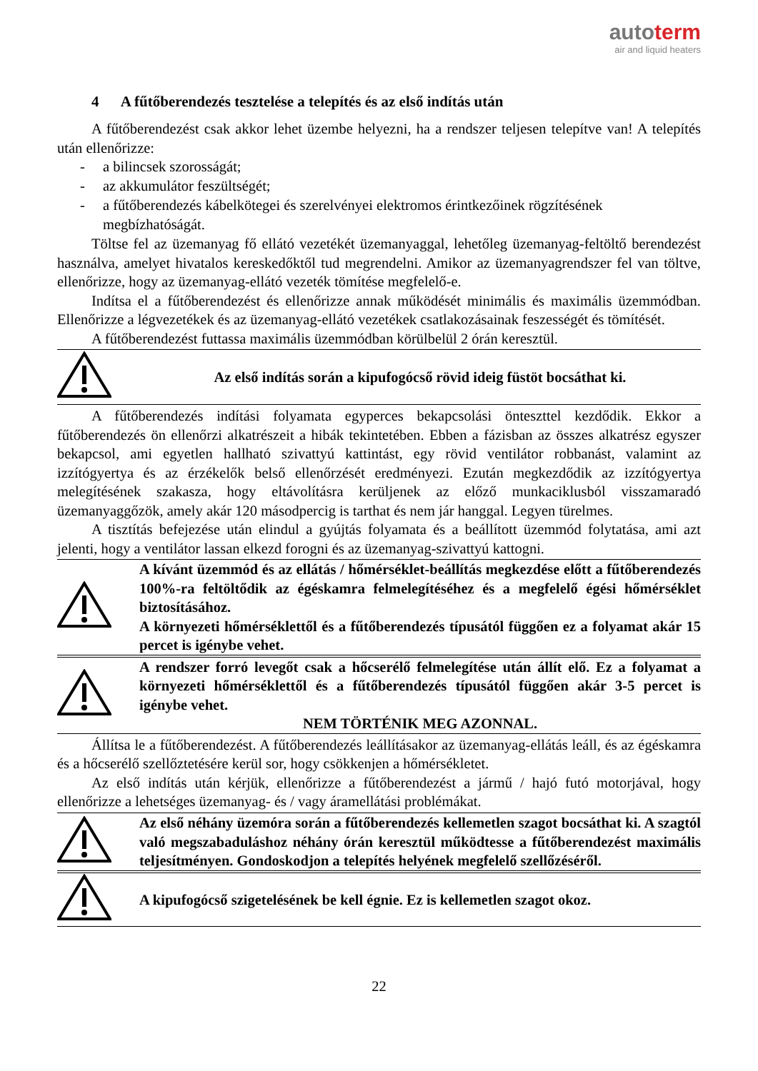autoterm
air and liquid heaters
4 A fűtőberendezés tesztelése a telepítés és az első indítás után
A fűtőberendezést csak akkor lehet üzembe helyezni, ha a rendszer teljesen telepítve van! A telepítés után ellenőrizze:
- a bilincsek szorosságát;
- az akkumulátor feszültségét;
- a fűtőberendezés kábelkötegei és szerelvényei elektromos érintkezőinek rögzítésének megbízhatóságát.
Töltse fel az üzemanyag fő ellátó vezetékét üzemanyaggal, lehetőleg üzemanyag-feltöltő berendezést használva, amelyet hivatalos kereskedőktől tud megrendelni. Amikor az üzemanyagrendszer fel van töltve, ellenőrizze, hogy az üzemanyag-ellátó vezeték tömítése megfelelő-e.
Indítsa el a fűtőberendezést és ellenőrizze annak működését minimális és maximális üzemmódban. Ellenőrizze a légvezetékek és az üzemanyag-ellátó vezetékek csatlakozásainak feszességét és tömítését.
A fűtőberendezést futtassa maximális üzemmódban körülbelül 2 órán keresztül.
Az első indítás során a kipufogócső rövid ideig füstöt bocsáthat ki.
A fűtőberendezés indítási folyamata egyperces bekapcsolási önteszttel kezdődik. Ekkor a fűtőberendezés ön ellenőrzi alkatrészeit a hibák tekintetében. Ebben a fázisban az összes alkatrész egyszer bekapcsol, ami egyetlen hallható szivattyú kattintást, egy rövid ventilátor robbanást, valamint az izzítógyertya és az érzékelők belső ellenőrzését eredményezi. Ezután megkezdődik az izzítógyertya melegítésének szakasza, hogy eltávolításra kerüljenek az előző munkaciklusból visszamaradó üzemanyaggőzök, amely akár 120 másodpercig is tarthat és nem jár hanggal. Legyen türelmes.
A tisztítás befejezése után elindul a gyújtás folyamata és a beállított üzemmód folytatása, ami azt jelenti, hogy a ventilátor lassan elkezd forogni és az üzemanyag-szivattyú kattogni.
A kívánt üzemmód és az ellátás / hőmérséklet-beállítás megkezdése előtt a fűtőberendezés 100%-ra feltöltődik az égéskamra felmelegítéséhez és a megfelelő égési hőmérséklet biztosításához.
A környezeti hőmérséklettől és a fűtőberendezés típusától függően ez a folyamat akár 15 percet is igénybe vehet.
A rendszer forró levegőt csak a hőcserélő felmelegítése után állít elő. Ez a folyamat a környezeti hőmérséklettől és a fűtőberendezés típusától függően akár 3-5 percet is igénybe vehet.
NEM TÖRTÉNIK MEG AZONNAL.
Állítsa le a fűtőberendezést. A fűtőberendezés leállításakor az üzemanyag-ellátás leáll, és az égéskamra és a hőcserélő szellőztetésére kerül sor, hogy csökkenjen a hőmérsékletet.
Az első indítás után kérjük, ellenőrizze a fűtőberendezést a jármű / hajó futó motorjával, hogy ellenőrizze a lehetséges üzemanyag- és / vagy áramellátási problémákat.
Az első néhány üzemóra során a fűtőberendezés kellemetlen szagot bocsáthat ki. A szagtól való megszabaduláshoz néhány órán keresztül működtesse a fűtőberendezést maximális teljesítményen. Gondoskodjon a telepítés helyének megfelelő szellőzéséről.
A kipufogócső szigetelésének be kell égnie. Ez is kellemetlen szagot okoz.
22